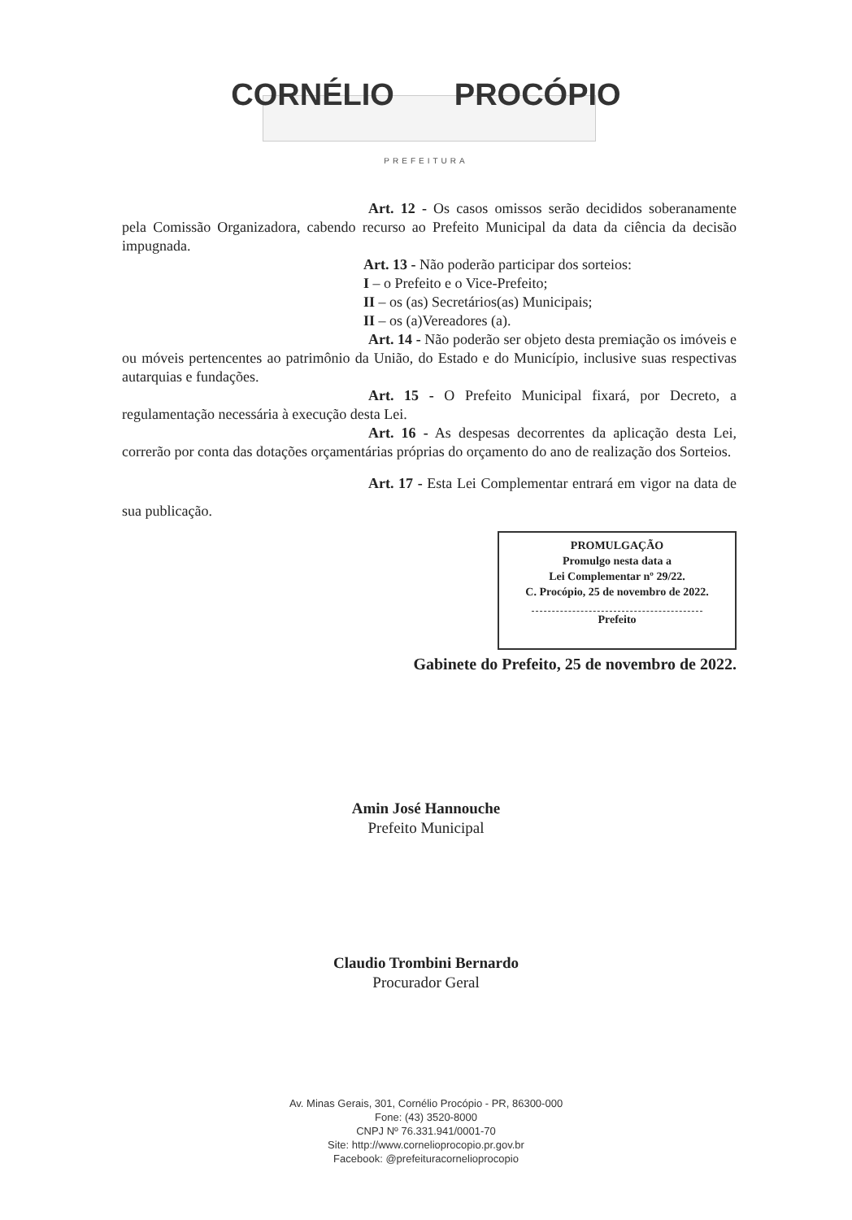CORNÉLIO PROCÓPIO
PREFEITURA
Art. 12 - Os casos omissos serão decididos soberanamente pela Comissão Organizadora, cabendo recurso ao Prefeito Municipal da data da ciência da decisão impugnada.
Art. 13 - Não poderão participar dos sorteios:
I – o Prefeito e o Vice-Prefeito;
II – os (as) Secretários(as) Municipais;
II – os (a)Vereadores (a).
Art. 14 - Não poderão ser objeto desta premiação os imóveis e ou móveis pertencentes ao patrimônio da União, do Estado e do Município, inclusive suas respectivas autarquias e fundações.
Art. 15 - O Prefeito Municipal fixará, por Decreto, a regulamentação necessária à execução desta Lei.
Art. 16 - As despesas decorrentes da aplicação desta Lei, correrão por conta das dotações orçamentárias próprias do orçamento do ano de realização dos Sorteios.
Art. 17 - Esta Lei Complementar entrará em vigor na data de sua publicação.
PROMULGAÇÃO
Promulgo nesta data a
Lei Complementar nº 29/22.
C. Procópio, 25 de novembro de 2022.
Prefeito
Gabinete do Prefeito, 25 de novembro de 2022.
Amin José Hannouche
Prefeito Municipal
Claudio Trombini Bernardo
Procurador Geral
Av. Minas Gerais, 301, Cornélio Procópio - PR, 86300-000
Fone: (43) 3520-8000
CNPJ Nº 76.331.941/0001-70
Site: http://www.cornelioprocopio.pr.gov.br
Facebook: @prefeituracornelioprocopio